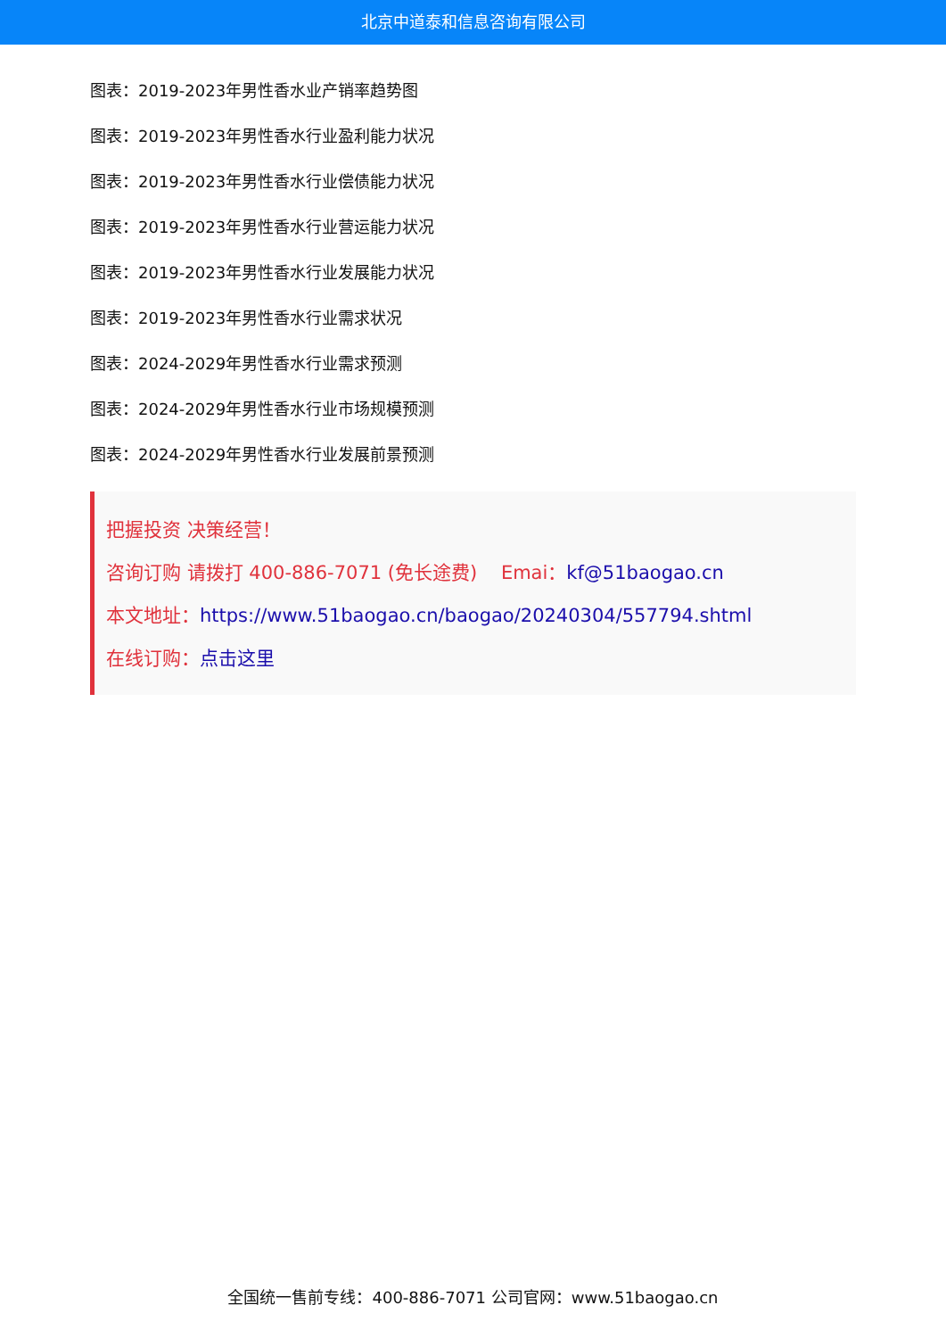北京中道泰和信息咨询有限公司
图表：2019-2023年男性香水业产销率趋势图
图表：2019-2023年男性香水行业盈利能力状况
图表：2019-2023年男性香水行业偿债能力状况
图表：2019-2023年男性香水行业营运能力状况
图表：2019-2023年男性香水行业发展能力状况
图表：2019-2023年男性香水行业需求状况
图表：2024-2029年男性香水行业需求预测
图表：2024-2029年男性香水行业市场规模预测
图表：2024-2029年男性香水行业发展前景预测
把握投资 决策经营！
咨询订购 请拨打 400-886-7071 (免长途费) Emai：kf@51baogao.cn
本文地址：https://www.51baogao.cn/baogao/20240304/557794.shtml
在线订购：点击这里
全国统一售前专线：400-886-7071 公司官网：www.51baogao.cn